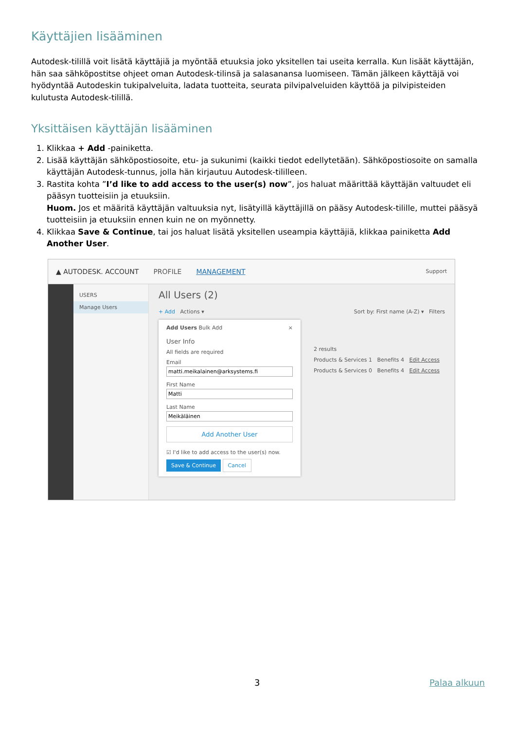Käyttäjien lisääminen
Autodesk-tilillä voit lisätä käyttäjiä ja myöntää etuuksia joko yksitellen tai useita kerralla. Kun lisäät käyttäjän, hän saa sähköpostitse ohjeet oman Autodesk-tilinsä ja salasanansa luomiseen. Tämän jälkeen käyttäjä voi hyödyntää Autodeskin tukipalveluita, ladata tuotteita, seurata pilvipalveluiden käyttöä ja pilvipisteiden kulutusta Autodesk-tilillä.
Yksittäisen käyttäjän lisääminen
1. Klikkaa + Add -painiketta.
2. Lisää käyttäjän sähköpostiosoite, etu- ja sukunimi (kaikki tiedot edellytetään). Sähköpostiosoite on samalla käyttäjän Autodesk-tunnus, jolla hän kirjautuu Autodesk-tililleen.
3. Rastita kohta ”I’d like to add access to the user(s) now”, jos haluat määrittää käyttäjän valtuudet eli pääsyn tuotteisiin ja etuuksiin.
Huom. Jos et määritä käyttäjän valtuuksia nyt, lisätyillä käyttäjillä on pääsy Autodesk-tilille, muttei pääsyä tuotteisiin ja etuuksiin ennen kuin ne on myönnetty.
4. Klikkaa Save & Continue, tai jos haluat lisätä yksitellen useampia käyttäjiä, klikkaa painiketta Add Another User.
▲ AUTODESK. ACCOUNT PROFILE MANAGEMENT Support
USERS
Manage Users
All Users (2)
+ Add Actions ▾ Sort by: First name (A-Z) ▾ Filters
2 results
Products & Services 1 Benefits 4 Edit Access
Products & Services 0 Benefits 4 Edit Access
Add Users Bulk Add ×
User Info
All fields are required
Email
matti.meikalainen@arksystems.fi
First Name
Matti
Last Name
Meikäläinen
Add Another User
☑ I'd like to add access to the user(s) now.
Save & Continue Cancel
3 Palaa alkuun